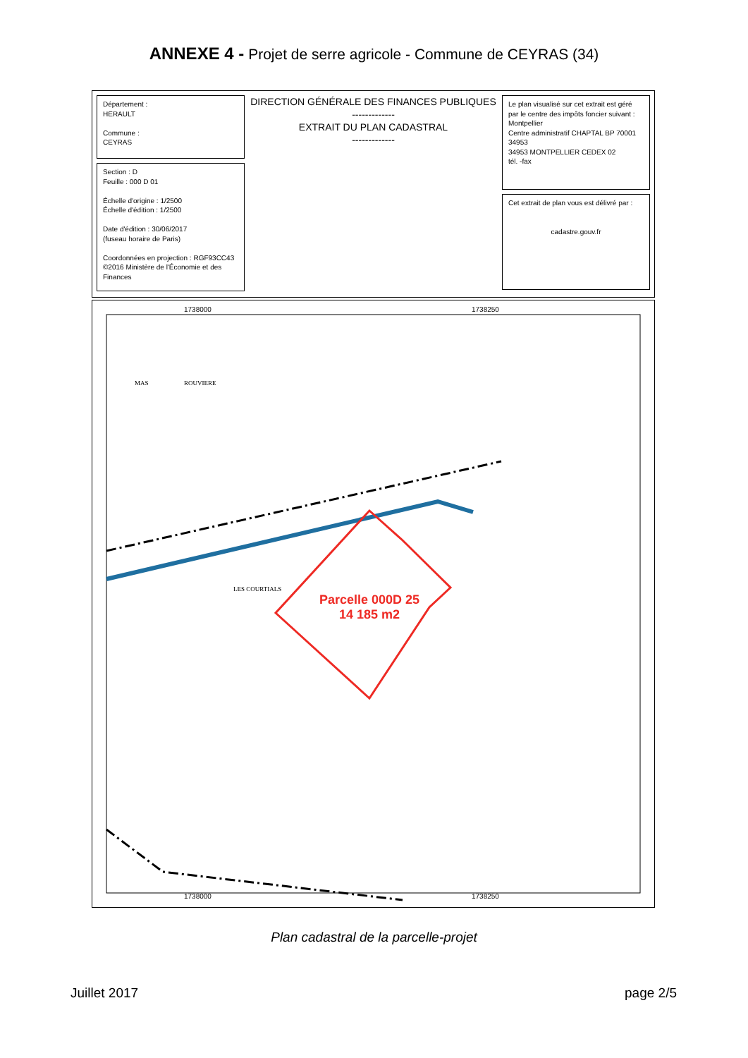ANNEXE 4 - Projet de serre agricole - Commune de CEYRAS (34)
Département :
HERAULT
Commune :
CEYRAS
Section : D
Feuille : 000 D 01
Échelle d'origine : 1/2500
Échelle d'édition : 1/2500
Date d'édition : 30/06/2017
(fuseau horaire de Paris)
Coordonnées en projection : RGF93CC43
©2016 Ministère de l'Économie et des Finances
DIRECTION GÉNÉRALE DES FINANCES PUBLIQUES
-------------
EXTRAIT DU PLAN CADASTRAL
-------------
Le plan visualisé sur cet extrait est géré par le centre des impôts foncier suivant :
Montpellier
Centre administratif CHAPTAL BP 70001
34953
34953 MONTPELLIER CEDEX 02
tél. -fax
Cet extrait de plan vous est délivré par :
cadastre.gouv.fr
Parcelle 000D 25
14 185 m2
1738000
1738250
1738000
1738250
ROUVIERE
LES COURTIALS
MAS
Plan cadastral de la parcelle-projet
Juillet 2017 page 2/5